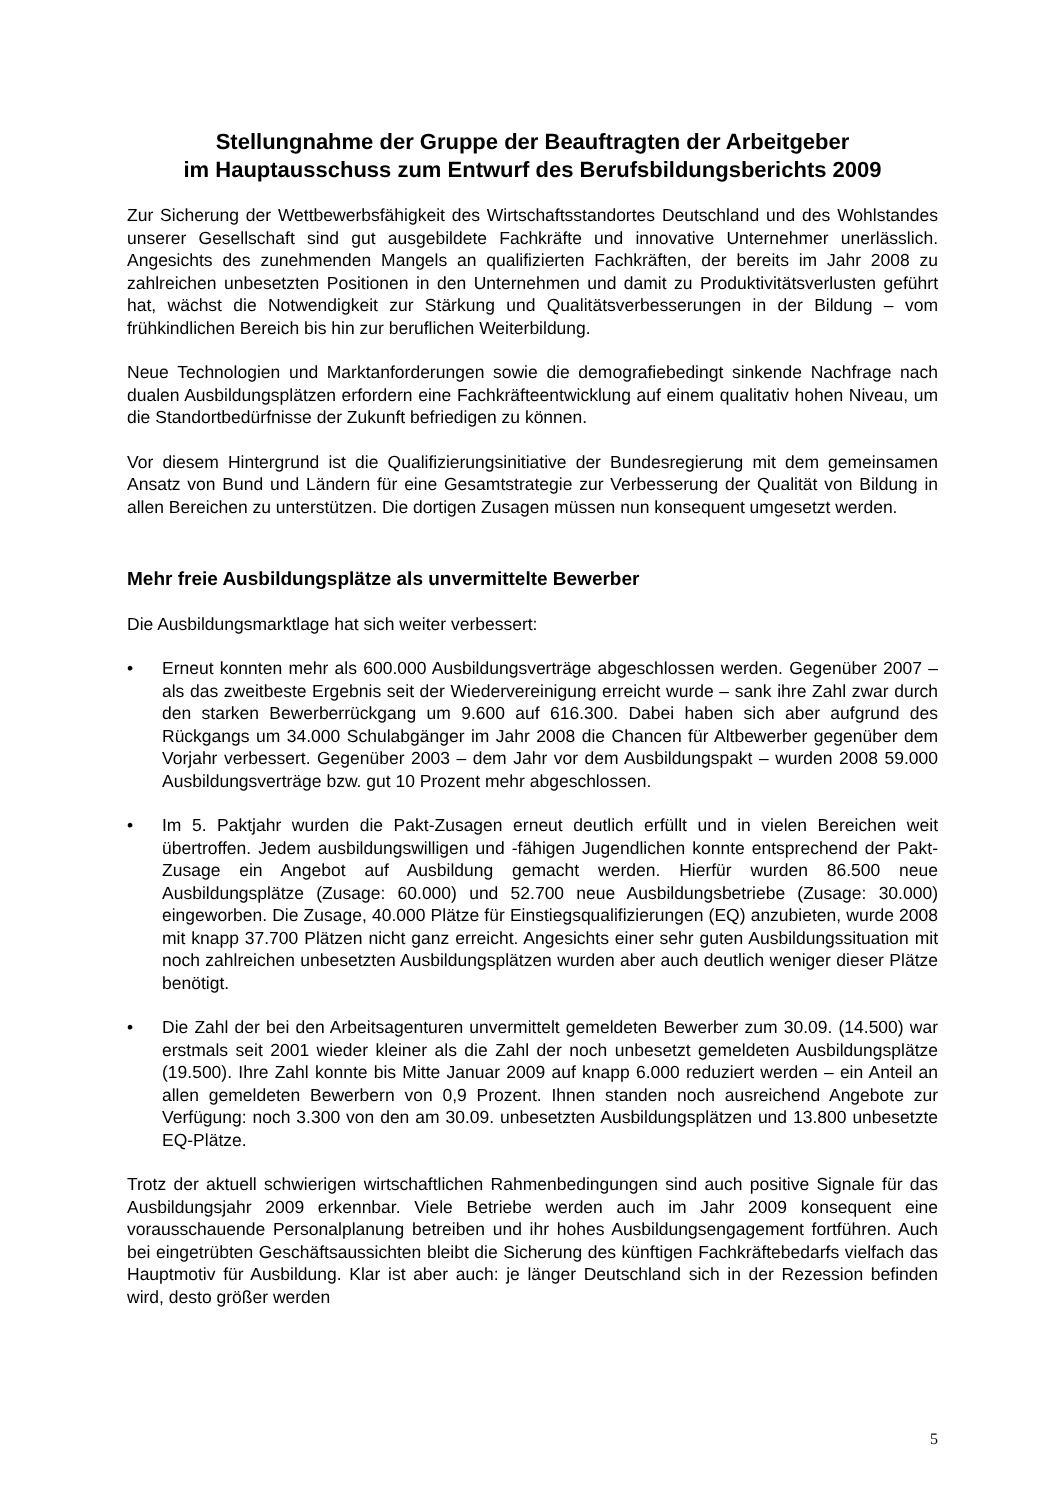Stellungnahme der Gruppe der Beauftragten der Arbeitgeber
im Hauptausschuss zum Entwurf des Berufsbildungsberichts 2009
Zur Sicherung der Wettbewerbsfähigkeit des Wirtschaftsstandortes Deutschland und des Wohlstandes unserer Gesellschaft sind gut ausgebildete Fachkräfte und innovative Unternehmer unerlässlich. Angesichts des zunehmenden Mangels an qualifizierten Fachkräften, der bereits im Jahr 2008 zu zahlreichen unbesetzten Positionen in den Unternehmen und damit zu Produktivitätsverlusten geführt hat, wächst die Notwendigkeit zur Stärkung und Qualitätsverbesserungen in der Bildung – vom frühkindlichen Bereich bis hin zur beruflichen Weiterbildung.
Neue Technologien und Marktanforderungen sowie die demografiebedingt sinkende Nachfrage nach dualen Ausbildungsplätzen erfordern eine Fachkräfteentwicklung auf einem qualitativ hohen Niveau, um die Standortbedürfnisse der Zukunft befriedigen zu können.
Vor diesem Hintergrund ist die Qualifizierungsinitiative der Bundesregierung mit dem gemeinsamen Ansatz von Bund und Ländern für eine Gesamtstrategie zur Verbesserung der Qualität von Bildung in allen Bereichen zu unterstützen. Die dortigen Zusagen müssen nun konsequent umgesetzt werden.
Mehr freie Ausbildungsplätze als unvermittelte Bewerber
Die Ausbildungsmarktlage hat sich weiter verbessert:
• Erneut konnten mehr als 600.000 Ausbildungsverträge abgeschlossen werden. Gegenüber 2007 – als das zweitbeste Ergebnis seit der Wiedervereinigung erreicht wurde – sank ihre Zahl zwar durch den starken Bewerberrückgang um 9.600 auf 616.300. Dabei haben sich aber aufgrund des Rückgangs um 34.000 Schulabgänger im Jahr 2008 die Chancen für Altbewerber gegenüber dem Vorjahr verbessert. Gegenüber 2003 – dem Jahr vor dem Ausbildungspakt – wurden 2008 59.000 Ausbildungsverträge bzw. gut 10 Prozent mehr abgeschlossen.
• Im 5. Paktjahr wurden die Pakt-Zusagen erneut deutlich erfüllt und in vielen Bereichen weit übertroffen. Jedem ausbildungswilligen und -fähigen Jugendlichen konnte entsprechend der Pakt-Zusage ein Angebot auf Ausbildung gemacht werden. Hierfür wurden 86.500 neue Ausbildungsplätze (Zusage: 60.000) und 52.700 neue Ausbildungsbetriebe (Zusage: 30.000) eingeworben. Die Zusage, 40.000 Plätze für Einstiegsqualifizierungen (EQ) anzubieten, wurde 2008 mit knapp 37.700 Plätzen nicht ganz erreicht. Angesichts einer sehr guten Ausbildungssituation mit noch zahlreichen unbesetzten Ausbildungsplätzen wurden aber auch deutlich weniger dieser Plätze benötigt.
• Die Zahl der bei den Arbeitsagenturen unvermittelt gemeldeten Bewerber zum 30.09. (14.500) war erstmals seit 2001 wieder kleiner als die Zahl der noch unbesetzt gemeldeten Ausbildungsplätze (19.500). Ihre Zahl konnte bis Mitte Januar 2009 auf knapp 6.000 reduziert werden – ein Anteil an allen gemeldeten Bewerbern von 0,9 Prozent. Ihnen standen noch ausreichend Angebote zur Verfügung: noch 3.300 von den am 30.09. unbesetzten Ausbildungsplätzen und 13.800 unbesetzte EQ-Plätze.
Trotz der aktuell schwierigen wirtschaftlichen Rahmenbedingungen sind auch positive Signale für das Ausbildungsjahr 2009 erkennbar. Viele Betriebe werden auch im Jahr 2009 konsequent eine vorausschauende Personalplanung betreiben und ihr hohes Ausbildungsengagement fortführen. Auch bei eingetrübten Geschäftsaussichten bleibt die Sicherung des künftigen Fachkräftebedarfs vielfach das Hauptmotiv für Ausbildung. Klar ist aber auch: je länger Deutschland sich in der Rezession befinden wird, desto größer werden
5